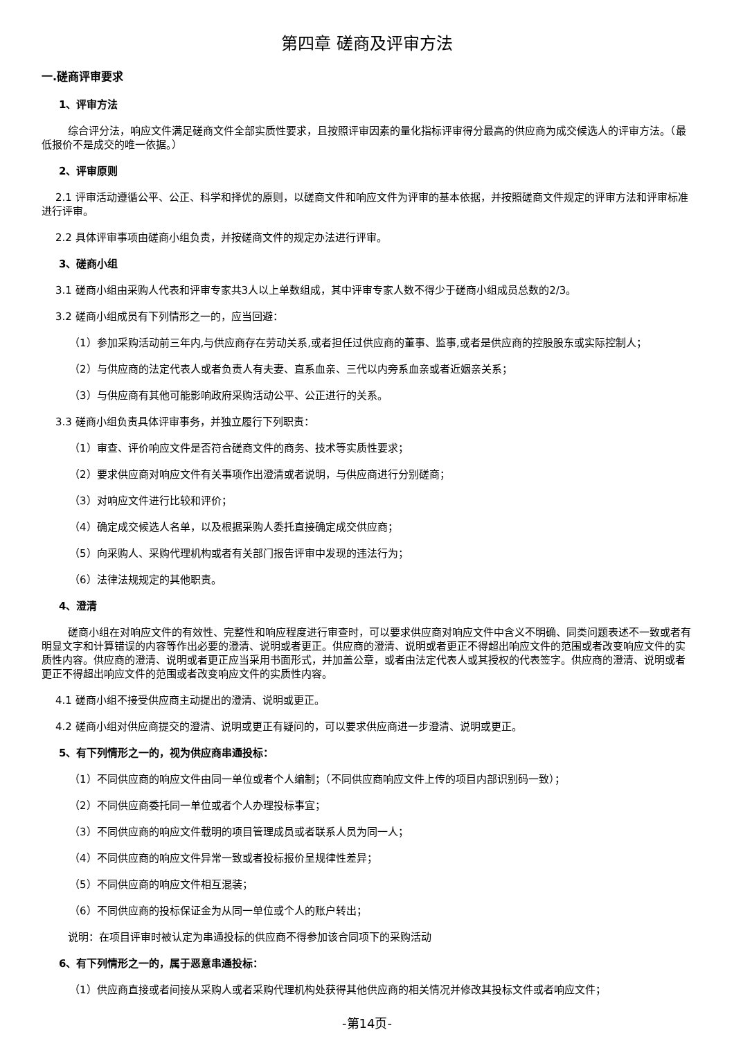第四章 磋商及评审方法
一.磋商评审要求
1、评审方法
综合评分法，响应文件满足磋商文件全部实质性要求，且按照评审因素的量化指标评审得分最高的供应商为成交候选人的评审方法。（最低报价不是成交的唯一依据。）
2、评审原则
2.1 评审活动遵循公平、公正、科学和择优的原则，以磋商文件和响应文件为评审的基本依据，并按照磋商文件规定的评审方法和评审标准进行评审。
2.2 具体评审事项由磋商小组负责，并按磋商文件的规定办法进行评审。
3、磋商小组
3.1 磋商小组由采购人代表和评审专家共3人以上单数组成，其中评审专家人数不得少于磋商小组成员总数的2/3。
3.2 磋商小组成员有下列情形之一的，应当回避：
（1）参加采购活动前三年内,与供应商存在劳动关系,或者担任过供应商的董事、监事,或者是供应商的控股股东或实际控制人；
（2）与供应商的法定代表人或者负责人有夫妻、直系血亲、三代以内旁系血亲或者近姻亲关系；
（3）与供应商有其他可能影响政府采购活动公平、公正进行的关系。
3.3 磋商小组负责具体评审事务，并独立履行下列职责：
（1）审查、评价响应文件是否符合磋商文件的商务、技术等实质性要求；
（2）要求供应商对响应文件有关事项作出澄清或者说明，与供应商进行分别磋商；
（3）对响应文件进行比较和评价；
（4）确定成交候选人名单，以及根据采购人委托直接确定成交供应商；
（5）向采购人、采购代理机构或者有关部门报告评审中发现的违法行为；
（6）法律法规规定的其他职责。
4、澄清
磋商小组在对响应文件的有效性、完整性和响应程度进行审查时，可以要求供应商对响应文件中含义不明确、同类问题表述不一致或者有明显文字和计算错误的内容等作出必要的澄清、说明或者更正。供应商的澄清、说明或者更正不得超出响应文件的范围或者改变响应文件的实质性内容。供应商的澄清、说明或者更正应当采用书面形式，并加盖公章，或者由法定代表人或其授权的代表签字。供应商的澄清、说明或者更正不得超出响应文件的范围或者改变响应文件的实质性内容。
4.1 磋商小组不接受供应商主动提出的澄清、说明或更正。
4.2 磋商小组对供应商提交的澄清、说明或更正有疑问的，可以要求供应商进一步澄清、说明或更正。
5、有下列情形之一的，视为供应商串通投标：
（1）不同供应商的响应文件由同一单位或者个人编制；（不同供应商响应文件上传的项目内部识别码一致）；
（2）不同供应商委托同一单位或者个人办理投标事宜；
（3）不同供应商的响应文件载明的项目管理成员或者联系人员为同一人；
（4）不同供应商的响应文件异常一致或者投标报价呈规律性差异；
（5）不同供应商的响应文件相互混装；
（6）不同供应商的投标保证金为从同一单位或个人的账户转出；
说明：在项目评审时被认定为串通投标的供应商不得参加该合同项下的采购活动
6、有下列情形之一的，属于恶意串通投标：
（1）供应商直接或者间接从采购人或者采购代理机构处获得其他供应商的相关情况并修改其投标文件或者响应文件；
-第14页-